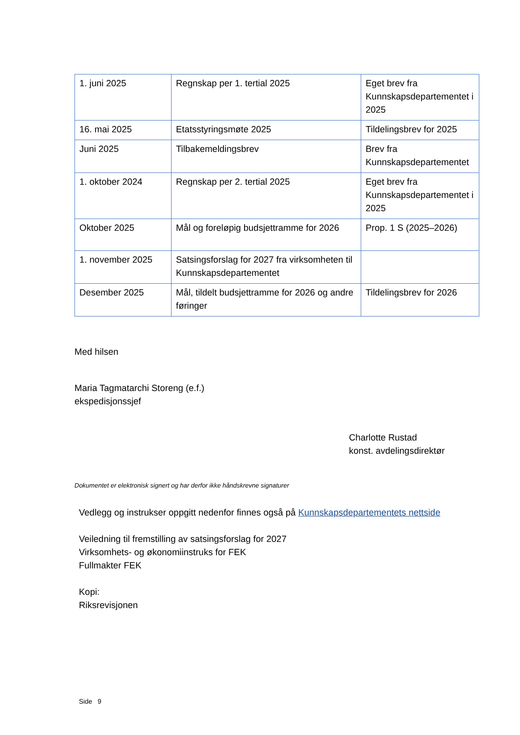| 1. juni 2025 | Regnskap per 1. tertial 2025 | Eget brev fra Kunnskapsdepartementet i 2025 |
| 16. mai 2025 | Etatsstyringsmøte 2025 | Tildelingsbrev for 2025 |
| Juni 2025 | Tilbakemeldingsbrev | Brev fra Kunnskapsdepartementet |
| 1. oktober 2024 | Regnskap per 2. tertial 2025 | Eget brev fra Kunnskapsdepartementet i 2025 |
| Oktober 2025 | Mål og foreløpig budsjettramme for 2026 | Prop. 1 S (2025–2026) |
| 1. november 2025 | Satsingsforslag for 2027 fra virksomheten til Kunnskapsdepartementet | |
| Desember 2025 | Mål, tildelt budsjettramme for 2026 og andre føringer | Tildelingsbrev for 2026 |
Med hilsen
Maria Tagmatarchi Storeng (e.f.)
ekspedisjonssjef
Charlotte Rustad
konst. avdelingsdirektør
Dokumentet er elektronisk signert og har derfor ikke håndskrevne signaturer
Vedlegg og instrukser oppgitt nedenfor finnes også på Kunnskapsdepartementets nettside
Veiledning til fremstilling av satsingsforslag for 2027
Virksomhets- og økonomiinstruks for FEK
Fullmakter FEK
Kopi:
Riksrevisjonen
Side 9